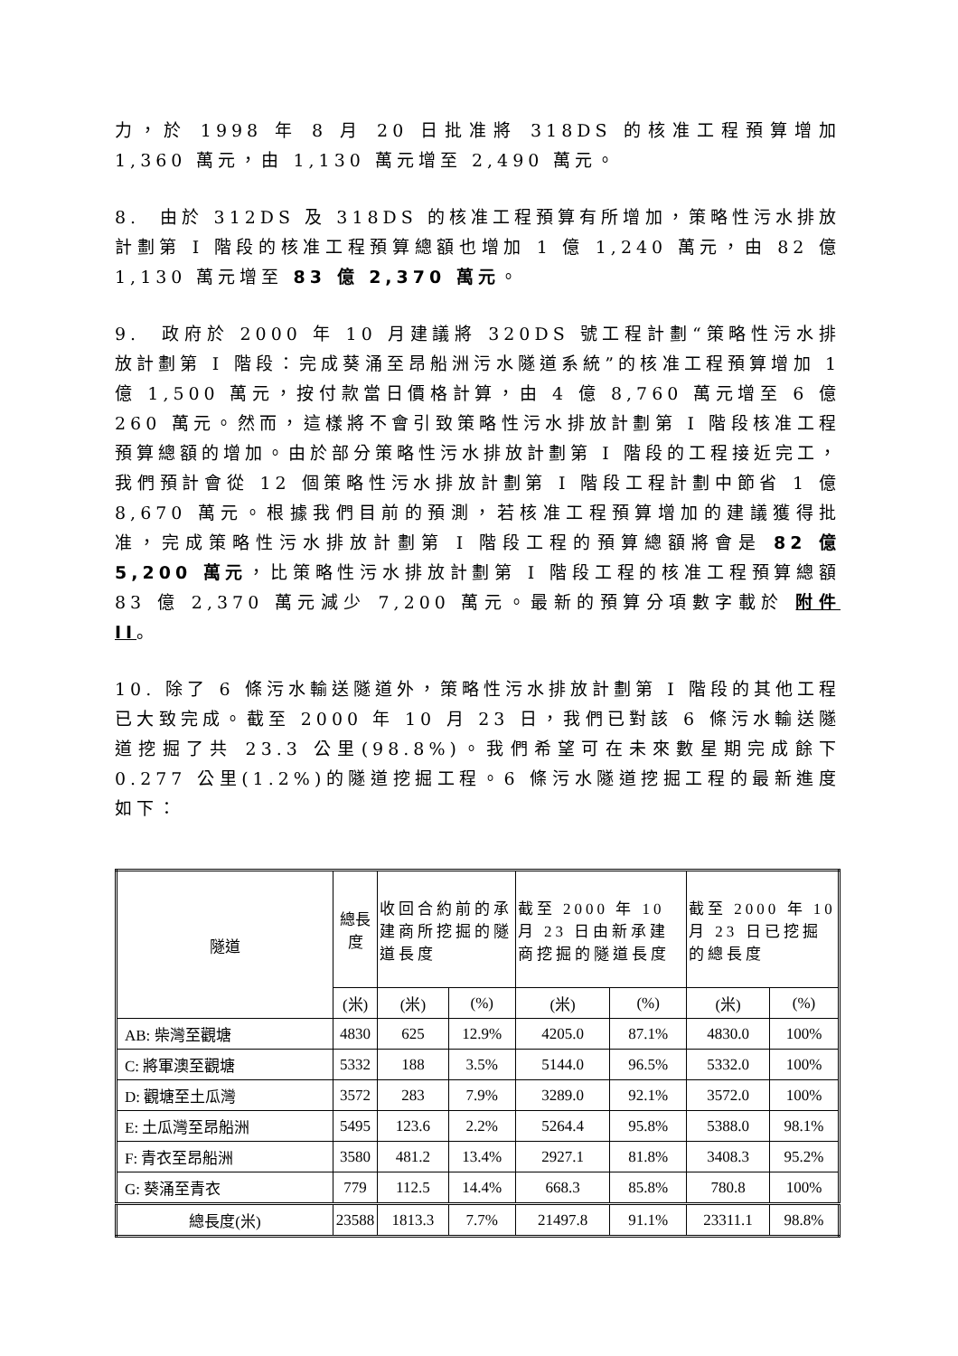力，於 1998 年 8 月 20 日批准將 318DS 的核准工程預算增加 1,360 萬元，由 1,130 萬元增至 2,490 萬元。
8. 由於 312DS 及 318DS 的核准工程預算有所增加，策略性污水排放計劃第 I 階段的核准工程預算總額也增加 1 億 1,240 萬元，由 82 億 1,130 萬元增至 83 億 2,370 萬元。
9. 政府於 2000 年 10 月建議將 320DS 號工程計劃“策略性污水排放計劃第 I 階段：完成葵涌至昂船洲污水隧道系統”的核准工程預算增加 1 億 1,500 萬元，按付款當日價格計算，由 4 億 8,760 萬元增至 6 億 260 萬元。然而，這樣將不會引致策略性污水排放計劃第 I 階段核准工程預算總額的增加。由於部分策略性污水排放計劃第 I 階段的工程接近完工，我們預計會從 12 個策略性污水排放計劃第 I 階段工程計劃中節省 1 億 8,670 萬元。根據我們目前的預測，若核准工程預算增加的建議獲得批准，完成策略性污水排放計劃第 I 階段工程的預算總額將會是 82 億 5,200 萬元，比策略性污水排放計劃第 I 階段工程的核准工程預算總額 83 億 2,370 萬元減少 7,200 萬元。最新的預算分項數字載於 附件 II。
10. 除了 6 條污水輸送隧道外，策略性污水排放計劃第 I 階段的其他工程已大致完成。截至 2000 年 10 月 23 日，我們已對該 6 條污水輸送隧道挖掘了共 23.3 公里(98.8%)。我們希望可在未來數星期完成餘下 0.277 公里(1.2%)的隧道挖掘工程。6 條污水隧道挖掘工程的最新進度如下：
| 隧道 | 總長度 | 收回合約前的承建商所挖掘的隧道長度 | | 截至 2000 年 10 月 23 日由新承建商挖掘的隧道長度 | | 截至 2000 年 10 月 23 日已挖掘的總長度 | |
| --- | --- | --- | --- | --- | --- | --- | --- |
| | (米) | (米) | (%) | (米) | (%) | (米) | (%) |
| AB: 柴灣至觀塘 | 4830 | 625 | 12.9% | 4205.0 | 87.1% | 4830.0 | 100% |
| C: 將軍澳至觀塘 | 5332 | 188 | 3.5% | 5144.0 | 96.5% | 5332.0 | 100% |
| D: 觀塘至土瓜灣 | 3572 | 283 | 7.9% | 3289.0 | 92.1% | 3572.0 | 100% |
| E: 土瓜灣至昂船洲 | 5495 | 123.6 | 2.2% | 5264.4 | 95.8% | 5388.0 | 98.1% |
| F: 青衣至昂船洲 | 3580 | 481.2 | 13.4% | 2927.1 | 81.8% | 3408.3 | 95.2% |
| G: 葵涌至青衣 | 779 | 112.5 | 14.4% | 668.3 | 85.8% | 780.8 | 100% |
| 總長度(米) | 23588 | 1813.3 | 7.7% | 21497.8 | 91.1% | 23311.1 | 98.8% |